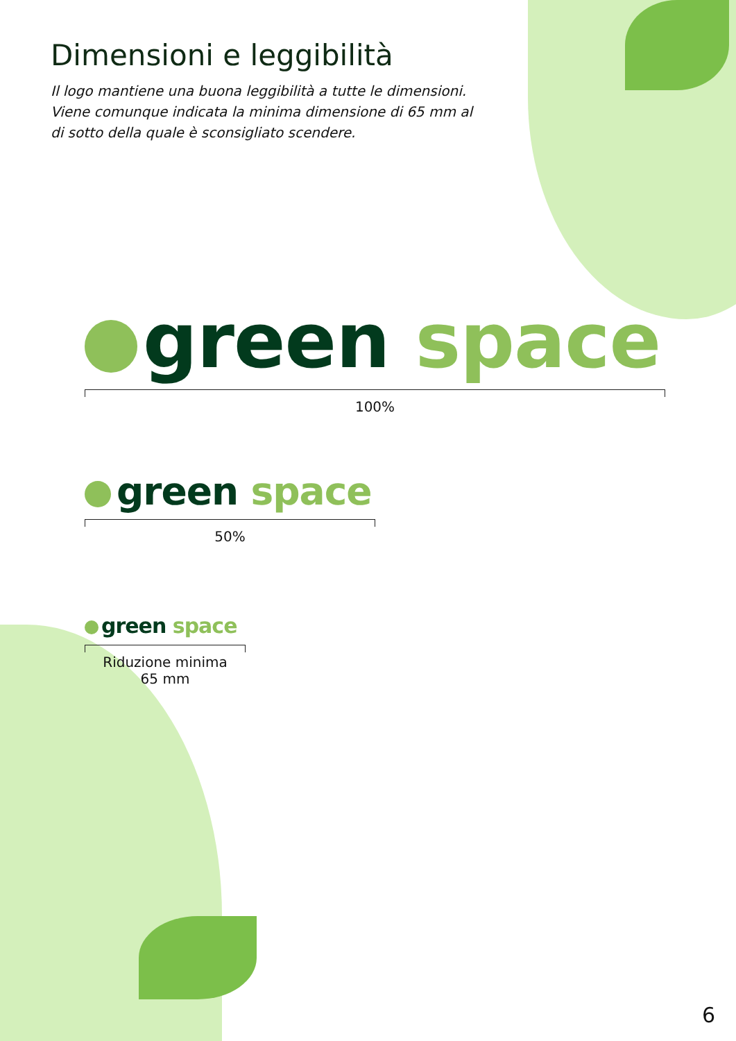Dimensioni e leggibilità
Il logo mantiene una buona leggibilità a tutte le dimensioni.
Viene comunque indicata la minima dimensione di 65 mm al
di sotto della quale è sconsigliato scendere.
green space
100%
green space
50%
green space
Riduzione minima
65 mm
6